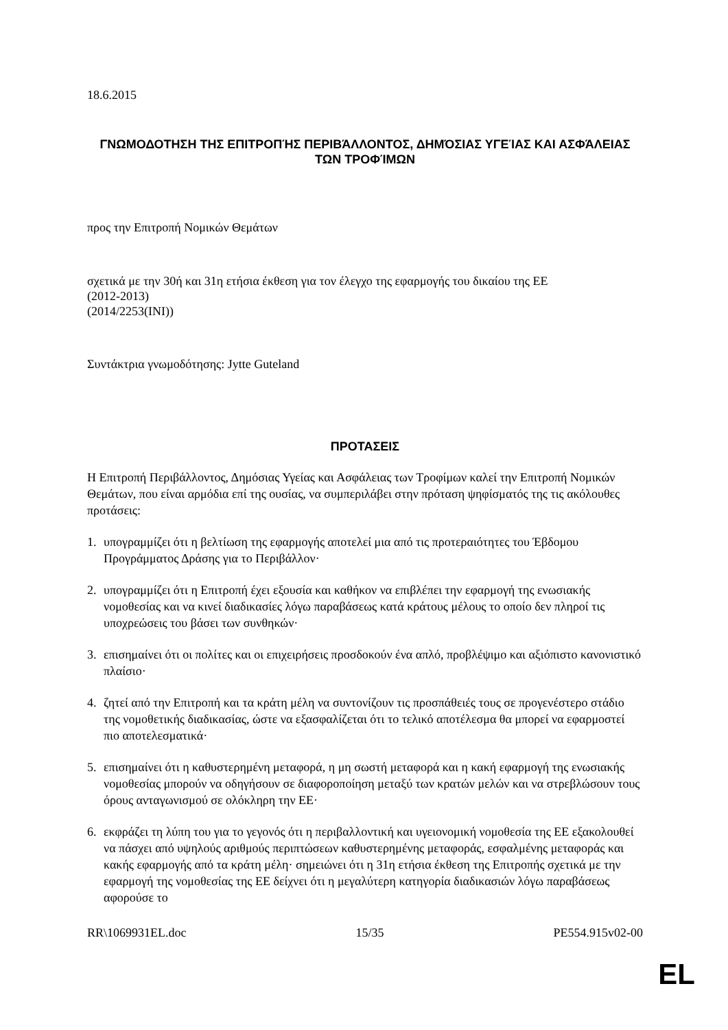18.6.2015
ΓΝΩΜΟΔΟΤΗΣΗ ΤΗΣ ΕΠΙΤΡΟΠΉΣ ΠΕΡΙΒΆΛΛΟΝΤΟΣ, ΔΗΜΌΣΙΑΣ ΥΓΕΊΑΣ ΚΑΙ ΑΣΦΆΛΕΙΑΣ ΤΩΝ ΤΡΟΦΊΜΩΝ
προς την Επιτροπή Νομικών Θεμάτων
σχετικά με την 30ή και 31η ετήσια έκθεση για τον έλεγχο της εφαρμογής του δικαίου της ΕΕ
(2012-2013)
(2014/2253(INI))
Συντάκτρια γνωμοδότησης: Jytte Guteland
ΠΡΟΤΑΣΕΙΣ
Η Επιτροπή Περιβάλλοντος, Δημόσιας Υγείας και Ασφάλειας των Τροφίμων καλεί την Επιτροπή Νομικών Θεμάτων, που είναι αρμόδια επί της ουσίας, να συμπεριλάβει στην πρόταση ψηφίσματός της τις ακόλουθες προτάσεις:
1. υπογραμμίζει ότι η βελτίωση της εφαρμογής αποτελεί μια από τις προτεραιότητες του Έβδομου Προγράμματος Δράσης για το Περιβάλλον·
2. υπογραμμίζει ότι η Επιτροπή έχει εξουσία και καθήκον να επιβλέπει την εφαρμογή της ενωσιακής νομοθεσίας και να κινεί διαδικασίες λόγω παραβάσεως κατά κράτους μέλους το οποίο δεν πληροί τις υποχρεώσεις του βάσει των συνθηκών·
3. επισημαίνει ότι οι πολίτες και οι επιχειρήσεις προσδοκούν ένα απλό, προβλέψιμο και αξιόπιστο κανονιστικό πλαίσιο·
4. ζητεί από την Επιτροπή και τα κράτη μέλη να συντονίζουν τις προσπάθειές τους σε προγενέστερο στάδιο της νομοθετικής διαδικασίας, ώστε να εξασφαλίζεται ότι το τελικό αποτέλεσμα θα μπορεί να εφαρμοστεί πιο αποτελεσματικά·
5. επισημαίνει ότι η καθυστερημένη μεταφορά, η μη σωστή μεταφορά και η κακή εφαρμογή της ενωσιακής νομοθεσίας μπορούν να οδηγήσουν σε διαφοροποίηση μεταξύ των κρατών μελών και να στρεβλώσουν τους όρους ανταγωνισμού σε ολόκληρη την ΕΕ·
6. εκφράζει τη λύπη του για το γεγονός ότι η περιβαλλοντική και υγειονομική νομοθεσία της ΕΕ εξακολουθεί να πάσχει από υψηλούς αριθμούς περιπτώσεων καθυστερημένης μεταφοράς, εσφαλμένης μεταφοράς και κακής εφαρμογής από τα κράτη μέλη· σημειώνει ότι η 31η ετήσια έκθεση της Επιτροπής σχετικά με την εφαρμογή της νομοθεσίας της ΕΕ δείχνει ότι η μεγαλύτερη κατηγορία διαδικασιών λόγω παραβάσεως αφορούσε το
RR\1069931EL.doc 15/35 PE554.915v02-00
EL